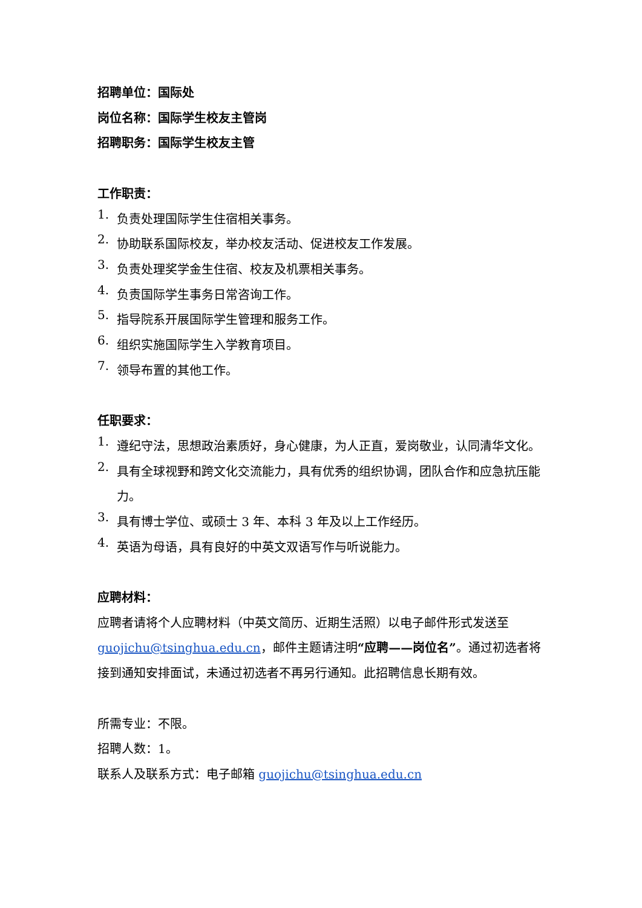招聘单位：国际处
岗位名称：国际学生校友主管岗
招聘职务：国际学生校友主管
工作职责：
1.
负责处理国际学生住宿相关事务。
2.
协助联系国际校友，举办校友活动、促进校友工作发展。
3.
负责处理奖学金生住宿、校友及机票相关事务。
4.
负责国际学生事务日常咨询工作。
5.
指导院系开展国际学生管理和服务工作。
6.
组织实施国际学生入学教育项目。
7.
领导布置的其他工作。
任职要求：
1.
遵纪守法，思想政治素质好，身心健康，为人正直，爱岗敬业，认同清华文化。
2.
具有全球视野和跨文化交流能力，具有优秀的组织协调，团队合作和应急抗压能力。
3.
具有博士学位、或硕士 3 年、本科 3 年及以上工作经历。
4.
英语为母语，具有良好的中英文双语写作与听说能力。
应聘材料：
应聘者请将个人应聘材料（中英文简历、近期生活照）以电子邮件形式发送至guojichu@tsinghua.edu.cn，邮件主题请注明“应聘——岗位名”。通过初选者将接到通知安排面试，未通过初选者不再另行通知。此招聘信息长期有效。
所需专业：不限。
招聘人数：1。
联系人及联系方式：电子邮箱 guojichu@tsinghua.edu.cn